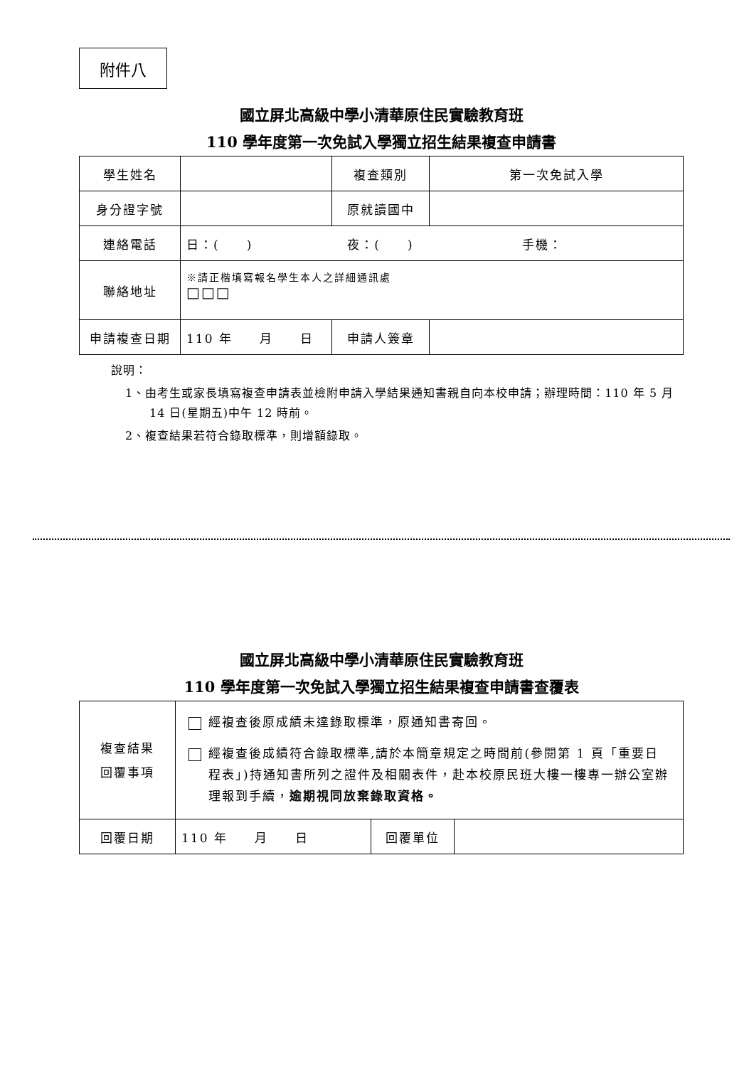附件八
國立屏北高級中學小清華原住民實驗教育班
110 學年度第一次免試入學獨立招生結果複查申請書
| 學生姓名 | | 複查類別 | 第一次免試入學 |
| 身分證字號 | | 原就讀國中 | |
| 連絡電話 | 日：( ) 夜：( ) 手機： | | |
| 聯絡地址 | ※請正楷填寫報名學生本人之詳細通訊處 □□□ | | |
| 申請複查日期 | 110 年 月 日 | 申請人簽章 | |
說明：
1、由考生或家長填寫複查申請表並檢附申請入學結果通知書親自向本校申請；辦理時間：110 年 5 月 14 日(星期五)中午 12 時前。
2、複查結果若符合錄取標準，則增額錄取。
國立屏北高級中學小清華原住民實驗教育班
110 學年度第一次免試入學獨立招生結果複查申請書查覆表
| 複查結果 回覆事項 | 經複查後原成績未達錄取標準，原通知書寄回。 經複查後成績符合錄取標準,請於本簡章規定之時間前(參閱第 1 頁「重要日程表」)持通知書所列之證件及相關表件，赴本校原民班大樓一樓專一辦公室辦理報到手續， 逾期視同放棄錄取資格。 | | |
| 回覆日期 | 110 年 月 日 | 回覆單位 | |